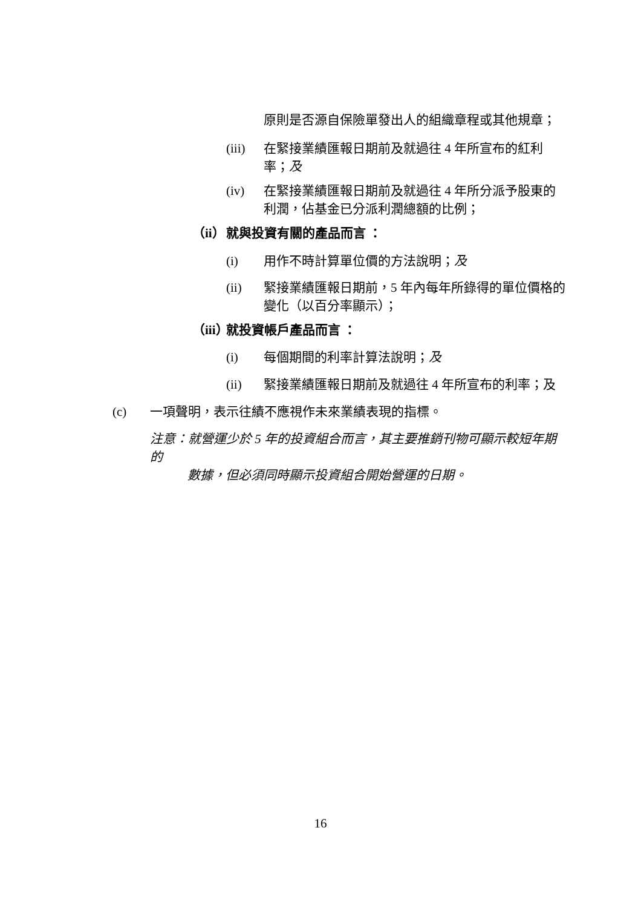原則是否源自保險單發出人的組織章程或其他規章；
(iii) 在緊接業績匯報日期前及就過往 4 年所宣布的紅利率；及
(iv) 在緊接業績匯報日期前及就過往 4 年所分派予股東的利潤，佔基金已分派利潤總額的比例；
（ii） 就與投資有關的產品而言 ：
(i) 用作不時計算單位價的方法說明；及
(ii) 緊接業績匯報日期前，5 年內每年所錄得的單位價格的變化（以百分率顯示）；
（iii） 就投資帳戶產品而言 ：
(i) 每個期間的利率計算法說明；及
(ii) 緊接業績匯報日期前及就過往 4 年所宣布的利率；及
(c) 一項聲明，表示往績不應視作未來業績表現的指標。
注意：就營運少於 5 年的投資組合而言，其主要推銷刊物可顯示較短年期的
數據，但必須同時顯示投資組合開始營運的日期。
16